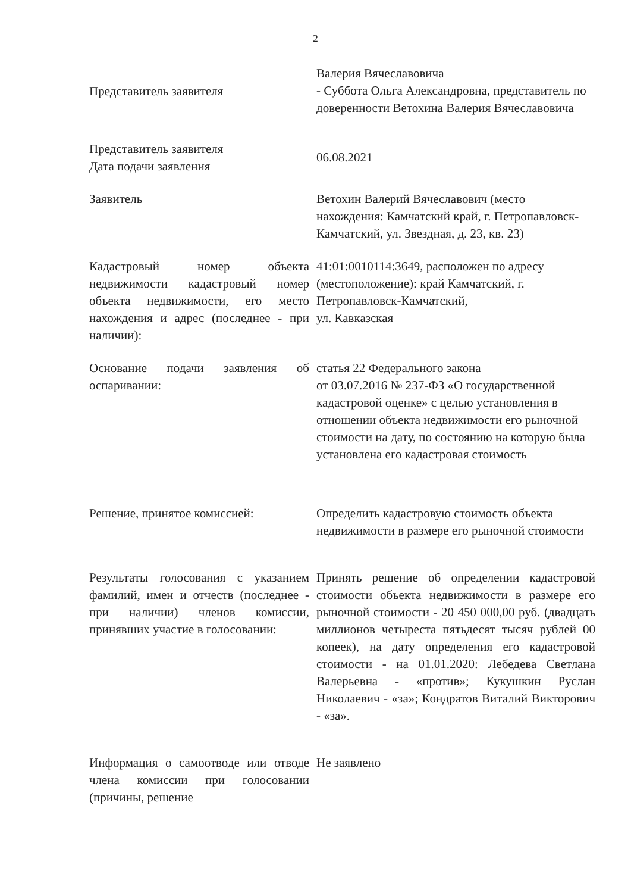2
Представитель заявителя
Валерия Вячеславовича
- Суббота Ольга Александровна, представитель по доверенности Ветохина Валерия Вячеславовича
Представитель заявителя
Дата подачи заявления
06.08.2021
Заявитель Ветохин Валерий Вячеславович (место нахождения: Камчатский край, г. Петропавловск-Камчатский, ул. Звездная, д. 23, кв. 23)
Кадастровый номер объекта недвижимости кадастровый номер объекта недвижимости, его место нахождения и адрес (последнее - при наличии):
41:01:0010114:3649, расположен по адресу (местоположение): край Камчатский, г. Петропавловск-Камчатский,
ул. Кавказская
Основание подачи заявления об оспаривании:
статья 22 Федерального закона
от 03.07.2016 № 237-ФЗ «О государственной кадастровой оценке» с целью установления в отношении объекта недвижимости его рыночной стоимости на дату, по состоянию на которую была установлена его кадастровая стоимость
Решение, принятое комиссией: Определить кадастровую стоимость объекта недвижимости в размере его рыночной стоимости
Результаты голосования с указанием фамилий, имен и отчеств (последнее - при наличии) членов комиссии, принявших участие в голосовании:
Принять решение об определении кадастровой стоимости объекта недвижимости в размере его рыночной стоимости - 20 450 000,00 руб. (двадцать миллионов четыреста пятьдесят тысяч рублей 00 копеек), на дату определения его кадастровой стоимости - на 01.01.2020: Лебедева Светлана Валерьевна - «против»; Кукушкин Руслан Николаевич - «за»; Кондратов Виталий Викторович - «за».
Информация о самоотводе или отводе члена комиссии при голосовании (причины, решение
Не заявлено